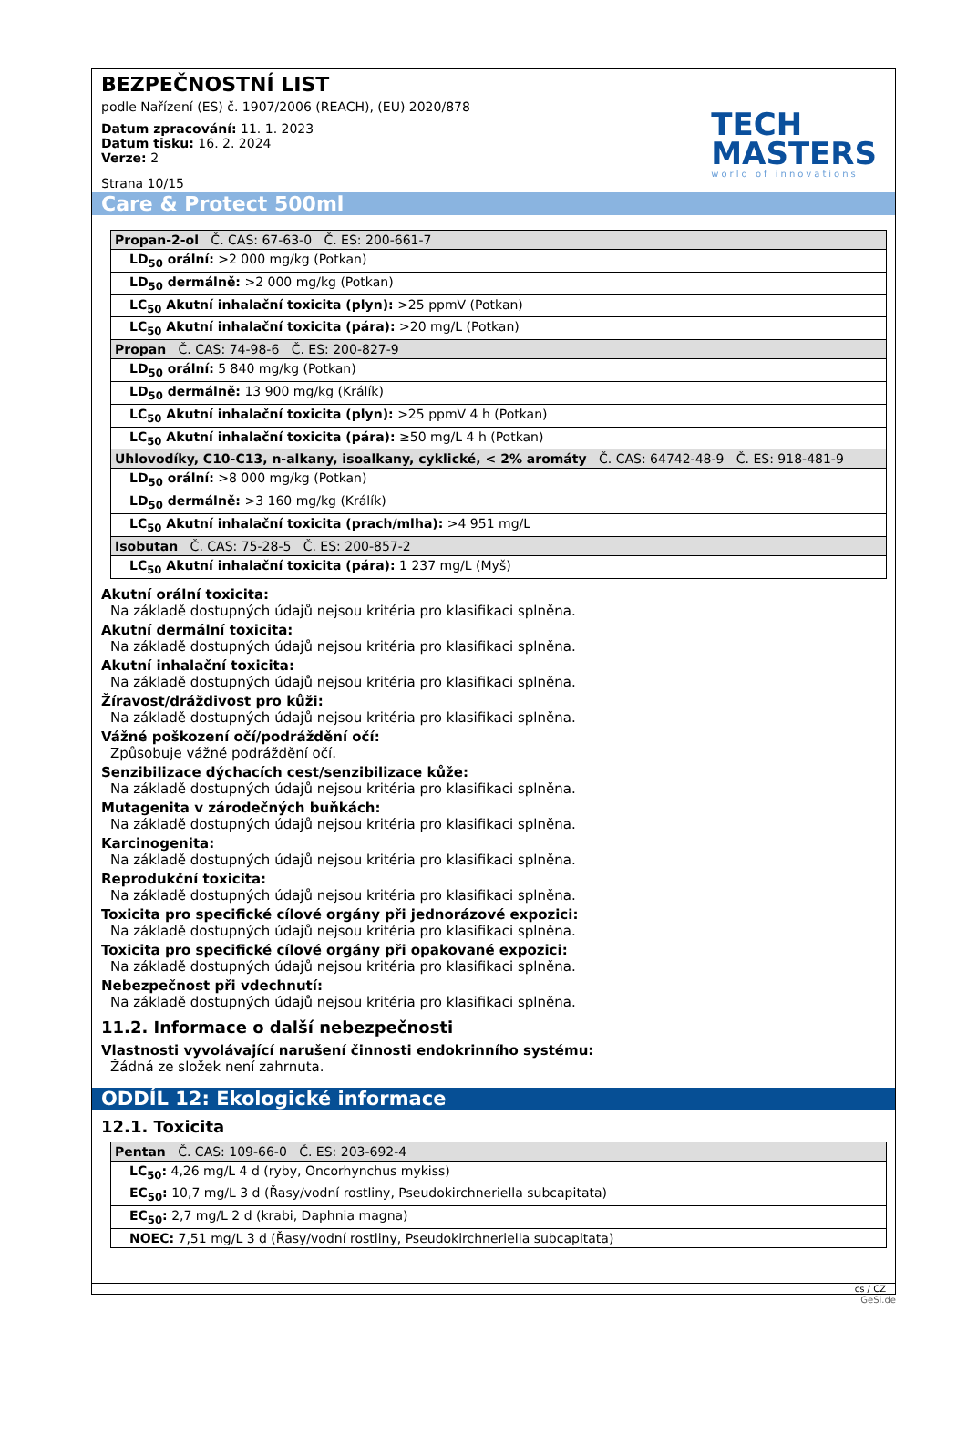BEZPEČNOSTNÍ LIST
podle Nařízení (ES) č. 1907/2006 (REACH), (EU) 2020/878
Datum zpracování: 11. 1. 2023
Datum tisku: 16. 2. 2024
Verze: 2
Strana 10/15
TECH
MASTERS
world of innovations
Care & Protect 500ml
| Propan-2-ol Č. CAS: 67-63-0 Č. ES: 200-661-7 |
| LD<sub>50</sub> orální: >2 000 mg/kg (Potkan) |
| LD<sub>50</sub> dermálně: >2 000 mg/kg (Potkan) |
| LC<sub>50</sub> Akutní inhalační toxicita (plyn): >25 ppmV (Potkan) |
| LC<sub>50</sub> Akutní inhalační toxicita (pára): >20 mg/L (Potkan) |
| Propan Č. CAS: 74-98-6 Č. ES: 200-827-9 |
| LD<sub>50</sub> orální: 5 840 mg/kg (Potkan) |
| LD<sub>50</sub> dermálně: 13 900 mg/kg (Králík) |
| LC<sub>50</sub> Akutní inhalační toxicita (plyn): >25 ppmV 4 h (Potkan) |
| LC<sub>50</sub> Akutní inhalační toxicita (pára): ≥50 mg/L 4 h (Potkan) |
| Uhlovodíky, C10-C13, n-alkany, isoalkany, cyklické, < 2% aromáty Č. CAS: 64742-48-9 Č. ES: 918-481-9 |
| LD<sub>50</sub> orální: >8 000 mg/kg (Potkan) |
| LD<sub>50</sub> dermálně: >3 160 mg/kg (Králík) |
| LC<sub>50</sub> Akutní inhalační toxicita (prach/mlha): >4 951 mg/L |
| Isobutan Č. CAS: 75-28-5 Č. ES: 200-857-2 |
| LC<sub>50</sub> Akutní inhalační toxicita (pára): 1 237 mg/L (Myš) |
Akutní orální toxicita:
Na základě dostupných údajů nejsou kritéria pro klasifikaci splněna.
Akutní dermální toxicita:
Na základě dostupných údajů nejsou kritéria pro klasifikaci splněna.
Akutní inhalační toxicita:
Na základě dostupných údajů nejsou kritéria pro klasifikaci splněna.
Žíravost/dráždivost pro kůži:
Na základě dostupných údajů nejsou kritéria pro klasifikaci splněna.
Vážné poškození očí/podráždění očí:
Způsobuje vážné podráždění očí.
Senzibilizace dýchacích cest/senzibilizace kůže:
Na základě dostupných údajů nejsou kritéria pro klasifikaci splněna.
Mutagenita v zárodečných buňkách:
Na základě dostupných údajů nejsou kritéria pro klasifikaci splněna.
Karcinogenita:
Na základě dostupných údajů nejsou kritéria pro klasifikaci splněna.
Reprodukční toxicita:
Na základě dostupných údajů nejsou kritéria pro klasifikaci splněna.
Toxicita pro specifické cílové orgány při jednorázové expozici:
Na základě dostupných údajů nejsou kritéria pro klasifikaci splněna.
Toxicita pro specifické cílové orgány při opakované expozici:
Na základě dostupných údajů nejsou kritéria pro klasifikaci splněna.
Nebezpečnost při vdechnutí:
Na základě dostupných údajů nejsou kritéria pro klasifikaci splněna.
11.2. Informace o další nebezpečnosti
Vlastnosti vyvolávající narušení činnosti endokrinního systému:
Žádná ze složek není zahrnuta.
ODDÍL 12: Ekologické informace
12.1. Toxicita
| Pentan Č. CAS: 109-66-0 Č. ES: 203-692-4 |
| LC<sub>50</sub>: 4,26 mg/L 4 d (ryby, Oncorhynchus mykiss) |
| EC<sub>50</sub>: 10,7 mg/L 3 d (Řasy/vodní rostliny, Pseudokirchneriella subcapitata) |
| EC<sub>50</sub>: 2,7 mg/L 2 d (krabi, Daphnia magna) |
| NOEC: 7,51 mg/L 3 d (Řasy/vodní rostliny, Pseudokirchneriella subcapitata) |
cs / CZ
GeSi.de